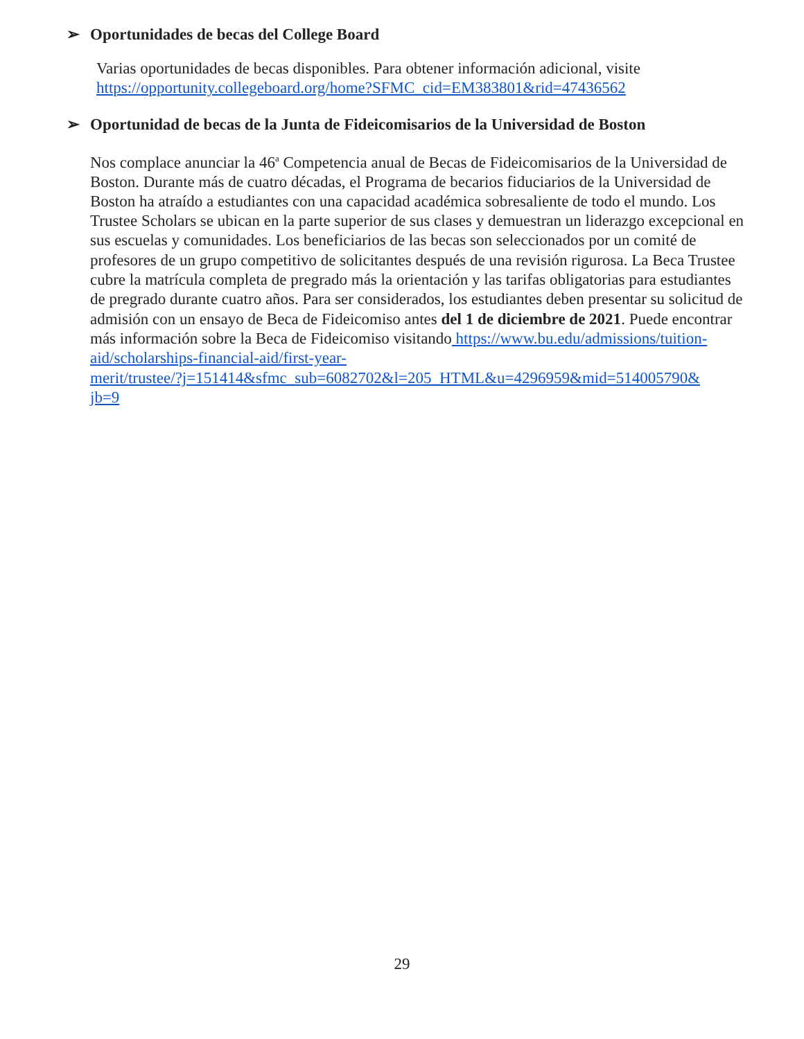➢ Oportunidades de becas del College Board
Varias oportunidades de becas disponibles. Para obtener información adicional, visite
https://opportunity.collegeboard.org/home?SFMC_cid=EM383801&rid=47436562
➢ Oportunidad de becas de la Junta de Fideicomisarios de la Universidad de Boston
Nos complace anunciar la 46<sup>a</sup> Competencia anual de Becas de Fideicomisarios de la Universidad de Boston. Durante más de cuatro décadas, el Programa de becarios fiduciarios de la Universidad de Boston ha atraído a estudiantes con una capacidad académica sobresaliente de todo el mundo. Los Trustee Scholars se ubican en la parte superior de sus clases y demuestran un liderazgo excepcional en sus escuelas y comunidades. Los beneficiarios de las becas son seleccionados por un comité de profesores de un grupo competitivo de solicitantes después de una revisión rigurosa. La Beca Trustee cubre la matrícula completa de pregrado más la orientación y las tarifas obligatorias para estudiantes de pregrado durante cuatro años. Para ser considerados, los estudiantes deben presentar su solicitud de admisión con un ensayo de Beca de Fideicomiso antes del 1 de diciembre de 2021. Puede encontrar más información sobre la Beca de Fideicomiso visitando https://www.bu.edu/admissions/tuition-
aid/scholarships-financial-aid/first-year-
merit/trustee/?j=151414&sfmc_sub=6082702&l=205_HTML&u=4296959&mid=514005790&
jb=9
29